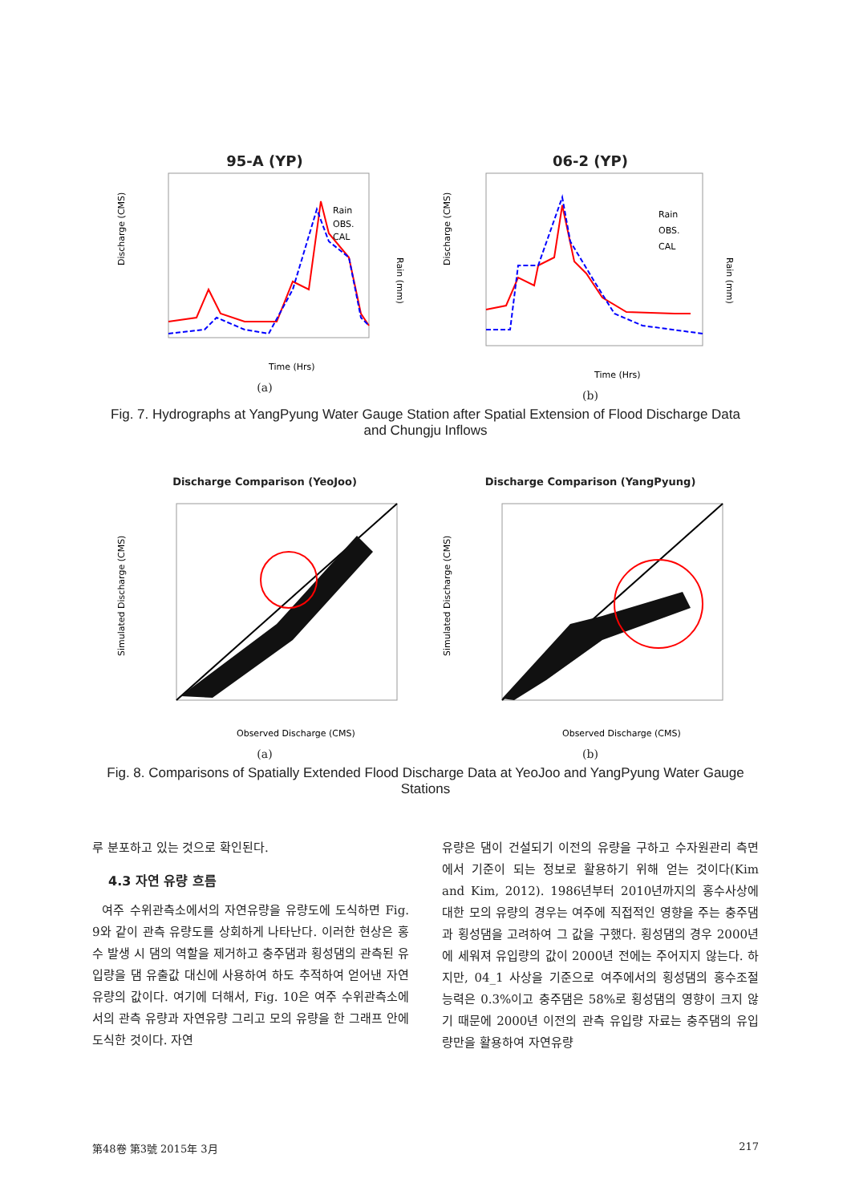95-A (YP)
Discharge (CMS)
Rain (mm)
Time (Hrs)
Rain
OBS.
CAL
(a)
06-2 (YP)
Discharge (CMS)
Rain (mm)
Time (Hrs)
Rain
OBS.
CAL
(b)
Fig. 7. Hydrographs at YangPyung Water Gauge Station after Spatial Extension of Flood Discharge Data and Chungju Inflows
Discharge Comparison (YeoJoo)
Simulated Discharge (CMS)
Observed Discharge (CMS)
(a)
Discharge Comparison (YangPyung)
Simulated Discharge (CMS)
Observed Discharge (CMS)
(b)
Fig. 8. Comparisons of Spatially Extended Flood Discharge Data at YeoJoo and YangPyung Water Gauge Stations
루 분포하고 있는 것으로 확인된다.
4.3 자연 유량 흐름
여주 수위관측소에서의 자연유량을 유량도에 도식하면 Fig. 9와 같이 관측 유량도를 상회하게 나타난다. 이러한 현상은 홍수 발생 시 댐의 역할을 제거하고 충주댐과 횡성댐의 관측된 유입량을 댐 유출값 대신에 사용하여 하도 추적하여 얻어낸 자연유량의 값이다. 여기에 더해서, Fig. 10은 여주 수위관측소에서의 관측 유량과 자연유량 그리고 모의 유량을 한 그래프 안에 도식한 것이다. 자연
유량은 댐이 건설되기 이전의 유량을 구하고 수자원관리 측면에서 기준이 되는 정보로 활용하기 위해 얻는 것이다(Kim and Kim, 2012). 1986년부터 2010년까지의 홍수사상에 대한 모의 유량의 경우는 여주에 직접적인 영향을 주는 충주댐과 횡성댐을 고려하여 그 값을 구했다. 횡성댐의 경우 2000년에 세워져 유입량의 값이 2000년 전에는 주어지지 않는다. 하지만, 04_1 사상을 기준으로 여주에서의 횡성댐의 홍수조절 능력은 0.3%이고 충주댐은 58%로 횡성댐의 영향이 크지 않기 때문에 2000년 이전의 관측 유입량 자료는 충주댐의 유입량만을 활용하여 자연유량
第48卷 第3號 2015年 3月 217